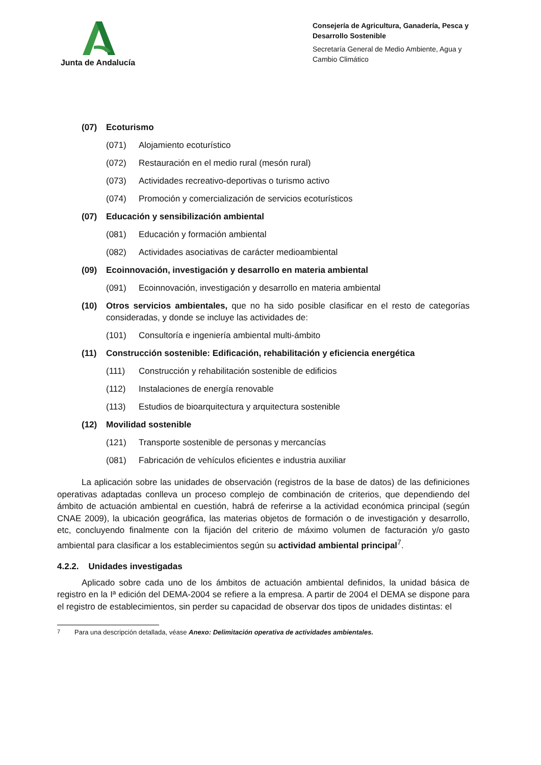Junta de Andalucía
Consejería de Agricultura, Ganadería, Pesca y Desarrollo Sostenible
Secretaría General de Medio Ambiente, Agua y Cambio Climático
(07) Ecoturismo
(071) Alojamiento ecoturístico
(072) Restauración en el medio rural (mesón rural)
(073) Actividades recreativo-deportivas o turismo activo
(074) Promoción y comercialización de servicios ecoturísticos
(07) Educación y sensibilización ambiental
(081) Educación y formación ambiental
(082) Actividades asociativas de carácter medioambiental
(09) Ecoinnovación, investigación y desarrollo en materia ambiental
(091) Ecoinnovación, investigación y desarrollo en materia ambiental
(10) Otros servicios ambientales, que no ha sido posible clasificar en el resto de categorías consideradas, y donde se incluye las actividades de:
(101) Consultoría e ingeniería ambiental multi-ámbito
(11) Construcción sostenible: Edificación, rehabilitación y eficiencia energética
(111) Construcción y rehabilitación sostenible de edificios
(112) Instalaciones de energía renovable
(113) Estudios de bioarquitectura y arquitectura sostenible
(12) Movilidad sostenible
(121) Transporte sostenible de personas y mercancías
(081) Fabricación de vehículos eficientes e industria auxiliar
La aplicación sobre las unidades de observación (registros de la base de datos) de las definiciones operativas adaptadas conlleva un proceso complejo de combinación de criterios, que dependiendo del ámbito de actuación ambiental en cuestión, habrá de referirse a la actividad económica principal (según CNAE 2009), la ubicación geográfica, las materias objetos de formación o de investigación y desarrollo, etc, concluyendo finalmente con la fijación del criterio de máximo volumen de facturación y/o gasto ambiental para clasificar a los establecimientos según su actividad ambiental principal<sup>7</sup>.
4.2.2. Unidades investigadas
Aplicado sobre cada uno de los ámbitos de actuación ambiental definidos, la unidad básica de registro en la Iª edición del DEMA-2004 se refiere a la empresa. A partir de 2004 el DEMA se dispone para el registro de establecimientos, sin perder su capacidad de observar dos tipos de unidades distintas: el
<sup>7</sup> Para una descripción detallada, véase Anexo: Delimitación operativa de actividades ambientales.